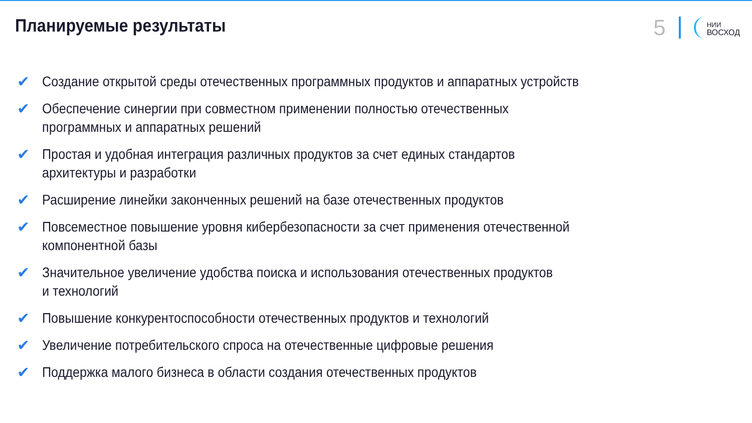Планируемые результаты
5
НИИ
ВОСХОД
✔ Создание открытой среды отечественных программных продуктов и аппаратных устройств
✔ Обеспечение синергии при совместном применении полностью отечественных
программных и аппаратных решений
✔ Простая и удобная интеграция различных продуктов за счет единых стандартов
архитектуры и разработки
✔ Расширение линейки законченных решений на базе отечественных продуктов
✔ Повсеместное повышение уровня кибербезопасности за счет применения отечественной
компонентной базы
✔ Значительное увеличение удобства поиска и использования отечественных продуктов
и технологий
✔ Повышение конкурентоспособности отечественных продуктов и технологий
✔ Увеличение потребительского спроса на отечественные цифровые решения
✔ Поддержка малого бизнеса в области создания отечественных продуктов